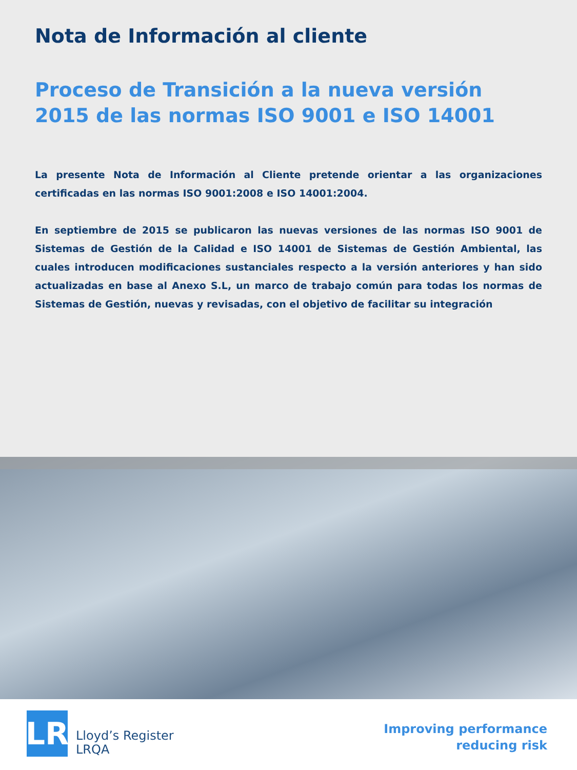Nota de Información al cliente
Proceso de Transición a la nueva versión
2015 de las normas ISO 9001 e ISO 14001
La presente Nota de Información al Cliente pretende orientar a las organizaciones certificadas en las normas ISO 9001:2008 e ISO 14001:2004.
En septiembre de 2015 se publicaron las nuevas versiones de las normas ISO 9001 de Sistemas de Gestión de la Calidad e ISO 14001 de Sistemas de Gestión Ambiental, las cuales introducen modificaciones sustanciales respecto a la versión anteriores y han sido actualizadas en base al Anexo S.L, un marco de trabajo común para todas los normas de Sistemas de Gestión, nuevas y revisadas, con el objetivo de facilitar su integración
LR
Lloyd’s Register
LRQA
Improving performance
reducing risk